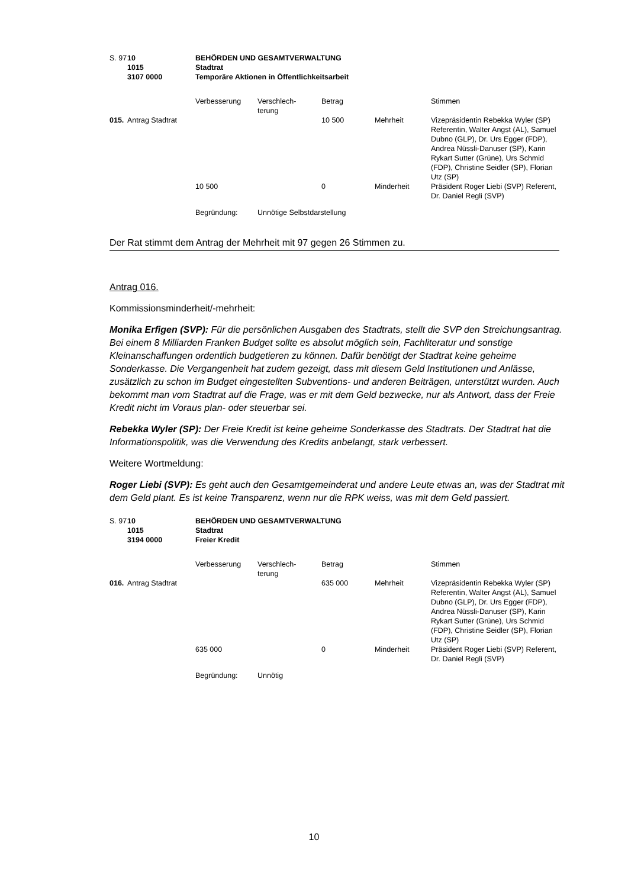| S. 97 | 10 1015 3107 0000 | BEHÖRDEN UND GESAMTVERWALTUNG Stadtrat Temporäre Aktionen in Öffentlichkeitsarbeit | | | | |
| | | Verbesserung | Verschlech- terung | Betrag | | Stimmen |
| 015. | Antrag Stadtrat | | | 10 500 | Mehrheit | Vizepräsidentin Rebekka Wyler (SP) Referentin, Walter Angst (AL), Samuel Dubno (GLP), Dr. Urs Egger (FDP), Andrea Nüssli-Danuser (SP), Karin Rykart Sutter (Grüne), Urs Schmid (FDP), Christine Seidler (SP), Florian Utz (SP) |
| | | 10 500 | | 0 | Minderheit | Präsident Roger Liebi (SVP) Referent, Dr. Daniel Regli (SVP) |
| | | Begründung: | Unnötige Selbstdarstellung | | | |
Der Rat stimmt dem Antrag der Mehrheit mit 97 gegen 26 Stimmen zu.
Antrag 016.
Kommissionsminderheit/-mehrheit:
Monika Erfigen (SVP): Für die persönlichen Ausgaben des Stadtrats, stellt die SVP den Streichungsantrag. Bei einem 8 Milliarden Franken Budget sollte es absolut möglich sein, Fachliteratur und sonstige Kleinanschaffungen ordentlich budgetieren zu können. Dafür benötigt der Stadtrat keine geheime Sonderkasse. Die Vergangenheit hat zudem gezeigt, dass mit diesem Geld Institutionen und Anlässe, zusätzlich zu schon im Budget eingestellten Subventions- und anderen Beiträgen, unterstützt wurden. Auch bekommt man vom Stadtrat auf die Frage, was er mit dem Geld bezwecke, nur als Antwort, dass der Freie Kredit nicht im Voraus plan- oder steuerbar sei.
Rebekka Wyler (SP): Der Freie Kredit ist keine geheime Sonderkasse des Stadtrats. Der Stadtrat hat die Informationspolitik, was die Verwendung des Kredits anbelangt, stark verbessert.
Weitere Wortmeldung:
Roger Liebi (SVP): Es geht auch den Gesamtgemeinderat und andere Leute etwas an, was der Stadtrat mit dem Geld plant. Es ist keine Transparenz, wenn nur die RPK weiss, was mit dem Geld passiert.
| S. 97 | 10 1015 3194 0000 | BEHÖRDEN UND GESAMTVERWALTUNG Stadtrat Freier Kredit | | | | |
| | | Verbesserung | Verschlech- terung | Betrag | | Stimmen |
| 016. | Antrag Stadtrat | | | 635 000 | Mehrheit | Vizepräsidentin Rebekka Wyler (SP) Referentin, Walter Angst (AL), Samuel Dubno (GLP), Dr. Urs Egger (FDP), Andrea Nüssli-Danuser (SP), Karin Rykart Sutter (Grüne), Urs Schmid (FDP), Christine Seidler (SP), Florian Utz (SP) |
| | | 635 000 | | 0 | Minderheit | Präsident Roger Liebi (SVP) Referent, Dr. Daniel Regli (SVP) |
| | | Begründung: | Unnötig | | | |
10